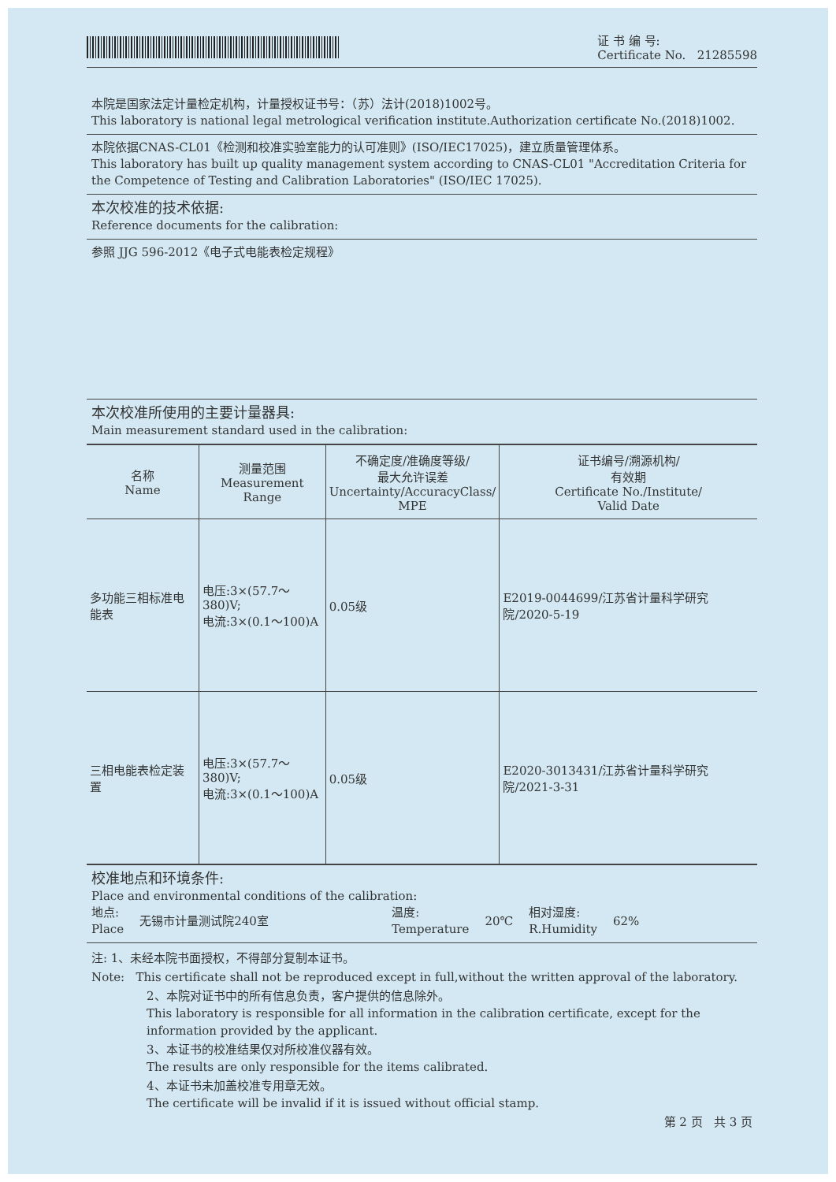证 书 编 号:
Certificate No. 21285598
本院是国家法定计量检定机构，计量授权证书号：（苏）法计(2018)1002号。
This laboratory is national legal metrological verification institute.Authorization certificate No.(2018)1002.
本院依据CNAS-CL01《检测和校准实验室能力的认可准则》(ISO/IEC17025)，建立质量管理体系。
This laboratory has built up quality management system according to CNAS-CL01 "Accreditation Criteria for the Competence of Testing and Calibration Laboratories" (ISO/IEC 17025).
本次校准的技术依据:
Reference documents for the calibration:
参照 JJG 596-2012《电子式电能表检定规程》
本次校准所使用的主要计量器具:
Main measurement standard used in the calibration:
| 名称 Name | 测量范围 Measurement Range | 不确定度/准确度等级/ 最大允许误差 Uncertainty/AccuracyClass/ MPE | 证书编号/溯源机构/ 有效期 Certificate No./Institute/ Valid Date |
| --- | --- | --- | --- |
| 多功能三相标准电能表 | 电压:3×(57.7～380)V; 电流:3×(0.1～100)A | 0.05级 | E2019-0044699/江苏省计量科学研究院/2020-5-19 |
| 三相电能表检定装置 | 电压:3×(57.7～380)V; 电流:3×(0.1～100)A | 0.05级 | E2020-3013431/江苏省计量科学研究院/2021-3-31 |
校准地点和环境条件:
Place and environmental conditions of the calibration:
地点:
Place 无锡市计量测试院240室 温度:
Temperature 20℃ 相对湿度:
R.Humidity 62%
注: 1、未经本院书面授权，不得部分复制本证书。
Note: This certificate shall not be reproduced except in full,without the written approval of the laboratory.
2、本院对证书中的所有信息负责，客户提供的信息除外。
This laboratory is responsible for all information in the calibration certificate, except for the information provided by the applicant.
3、本证书的校准结果仅对所校准仪器有效。
The results are only responsible for the items calibrated.
4、本证书未加盖校准专用章无效。
The certificate will be invalid if it is issued without official stamp.
第 2 页 共 3 页